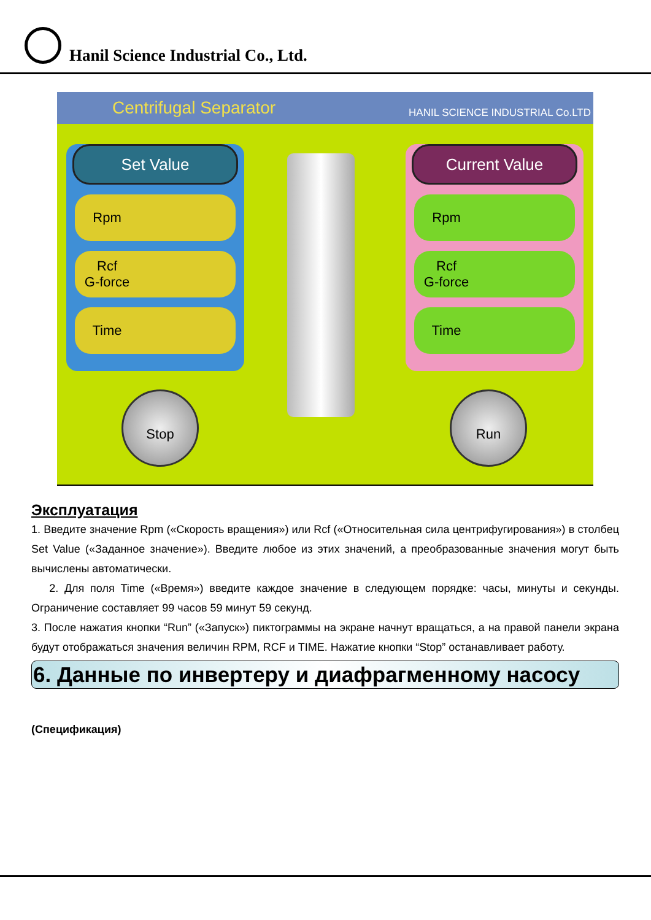Hanil Science Industrial Co., Ltd.
Centrifugal Separator HANIL SCIENCE INDUSTRIAL Co.LTD
Set Value
Rpm
Rcf
G-force
Time
Current Value
Rpm
Rcf
G-force
Time
Stop Run
Эксплуатация
1. Введите значение Rpm («Скорость вращения») или Rcf («Относительная сила центрифугирования») в столбец Set Value («Заданное значение»). Введите любое из этих значений, а преобразованные значения могут быть вычислены автоматически.
2. Для поля Time («Время») введите каждое значение в следующем порядке: часы, минуты и секунды. Ограничение составляет 99 часов 59 минут 59 секунд.
3. После нажатия кнопки “Run” («Запуск») пиктограммы на экране начнут вращаться, а на правой панели экрана будут отображаться значения величин RPM, RCF и TIME. Нажатие кнопки “Stop” останавливает работу.
6. Данные по инвертеру и диафрагменному насосу
(Спецификация)